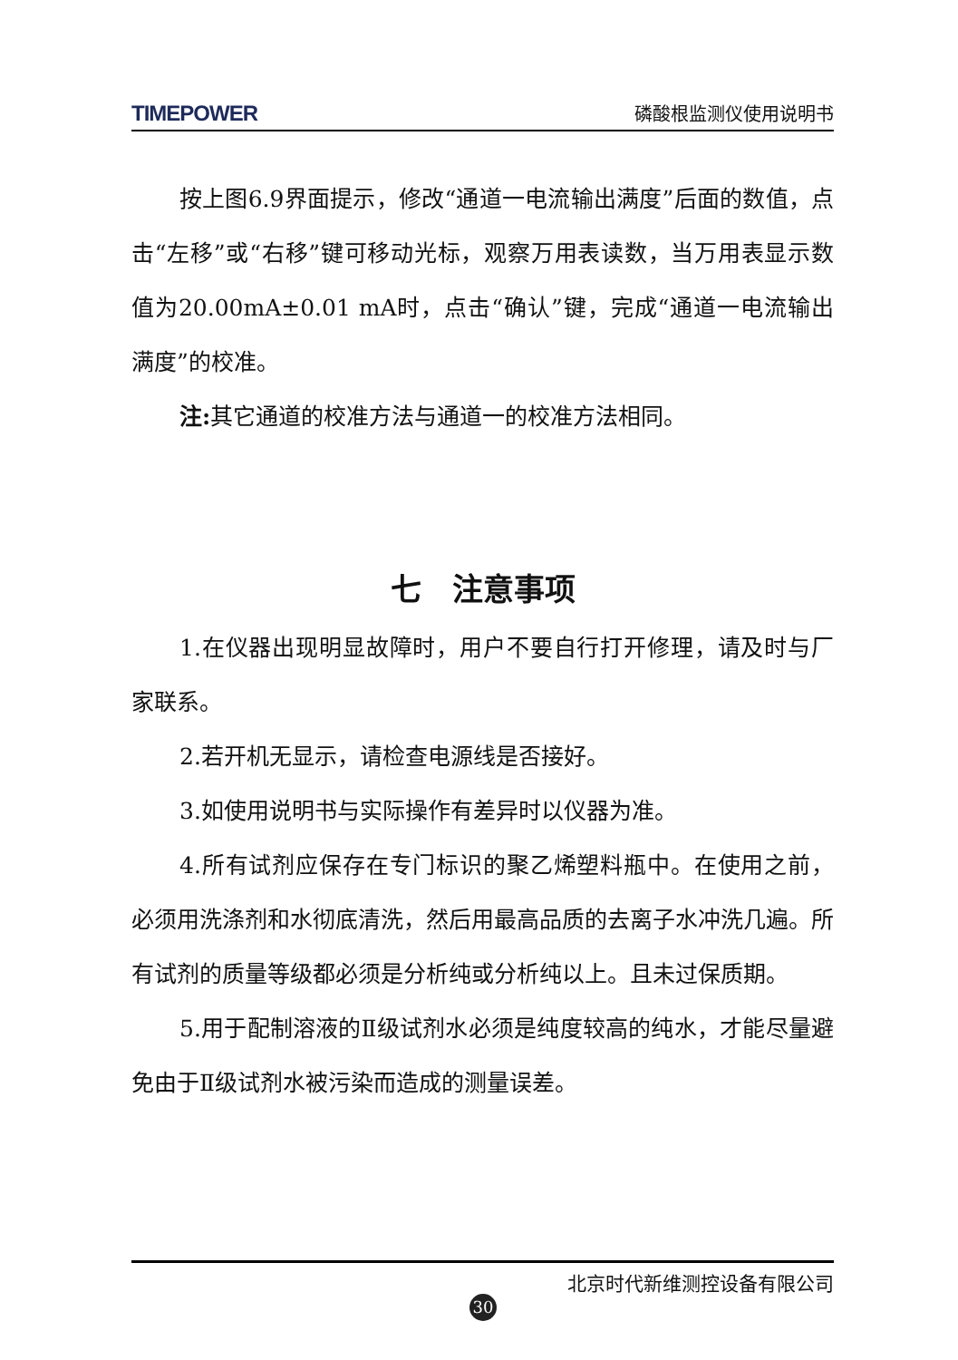TIMEPOWER 磷酸根监测仪使用说明书
按上图6.9界面提示，修改“通道一电流输出满度”后面的数值，点击“左移”或“右移”键可移动光标，观察万用表读数，当万用表显示数值为20.00mA±0.01 mA时，点击“确认”键，完成“通道一电流输出满度”的校准。
注: 其它通道的校准方法与通道一的校准方法相同。
七　注意事项
1.在仪器出现明显故障时，用户不要自行打开修理，请及时与厂家联系。
2.若开机无显示，请检查电源线是否接好。
3.如使用说明书与实际操作有差异时以仪器为准。
4.所有试剂应保存在专门标识的聚乙烯塑料瓶中。在使用之前，必须用洗涤剂和水彻底清洗，然后用最高品质的去离子水冲洗几遍。所有试剂的质量等级都必须是分析纯或分析纯以上。且未过保质期。
5.用于配制溶液的Ⅱ级试剂水必须是纯度较高的纯水，才能尽量避免由于Ⅱ级试剂水被污染而造成的测量误差。
北京时代新维测控设备有限公司
30